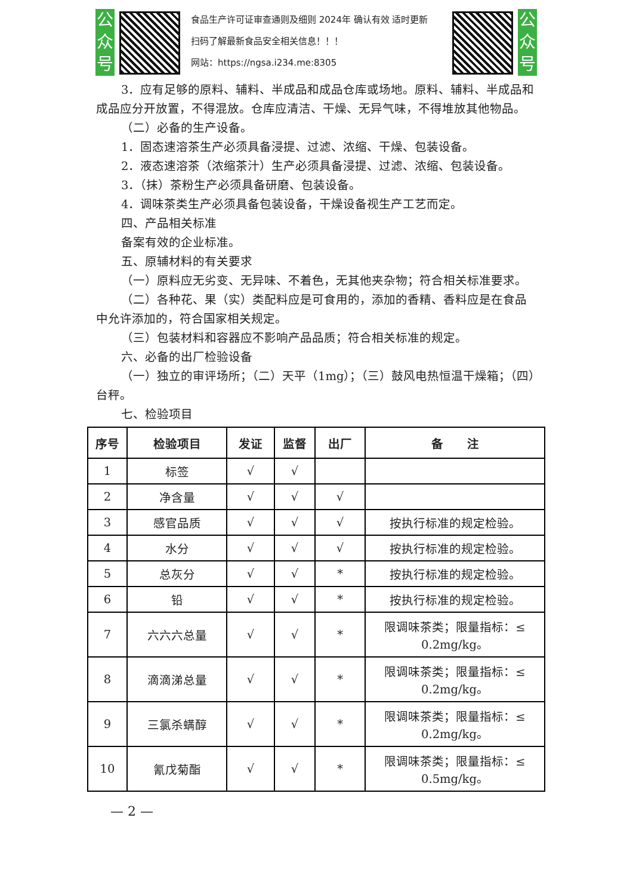公
众
号
食品生产许可证审查通则及细则 2024年 确认有效 适时更新
扫码了解最新食品安全相关信息！！！
网站：https://ngsa.i234.me:8305
公
众
号
3．应有足够的原料、辅料、半成品和成品仓库或场地。原料、辅料、半成品和成品应分开放置，不得混放。仓库应清洁、干燥、无异气味，不得堆放其他物品。
（二）必备的生产设备。
1．固态速溶茶生产必须具备浸提、过滤、浓缩、干燥、包装设备。
2．液态速溶茶（浓缩茶汁）生产必须具备浸提、过滤、浓缩、包装设备。
3．（抹）茶粉生产必须具备研磨、包装设备。
4．调味茶类生产必须具备包装设备，干燥设备视生产工艺而定。
四、产品相关标准
备案有效的企业标准。
五、原辅材料的有关要求
（一）原料应无劣变、无异味、不着色，无其他夹杂物；符合相关标准要求。
（二）各种花、果（实）类配料应是可食用的，添加的香精、香料应是在食品中允许添加的，符合国家相关规定。
（三）包装材料和容器应不影响产品品质；符合相关标准的规定。
六、必备的出厂检验设备
（一）独立的审评场所；（二）天平（1mg）；（三）鼓风电热恒温干燥箱；（四）台秤。
七、检验项目
| 序号 | 检验项目 | 发证 | 监督 | 出厂 | 备 注 |
| --- | --- | --- | --- | --- | --- |
| 1 | 标签 | √ | √ | | |
| 2 | 净含量 | √ | √ | √ | |
| 3 | 感官品质 | √ | √ | √ | 按执行标准的规定检验。 |
| 4 | 水分 | √ | √ | √ | 按执行标准的规定检验。 |
| 5 | 总灰分 | √ | √ | * | 按执行标准的规定检验。 |
| 6 | 铅 | √ | √ | * | 按执行标准的规定检验。 |
| 7 | 六六六总量 | √ | √ | * | 限调味茶类；限量指标：≤ 0.2mg/kg。 |
| 8 | 滴滴涕总量 | √ | √ | * | 限调味茶类；限量指标：≤ 0.2mg/kg。 |
| 9 | 三氯杀螨醇 | √ | √ | * | 限调味茶类；限量指标：≤ 0.2mg/kg。 |
| 10 | 氰戊菊酯 | √ | √ | * | 限调味茶类；限量指标：≤ 0.5mg/kg。 |
— 2 —